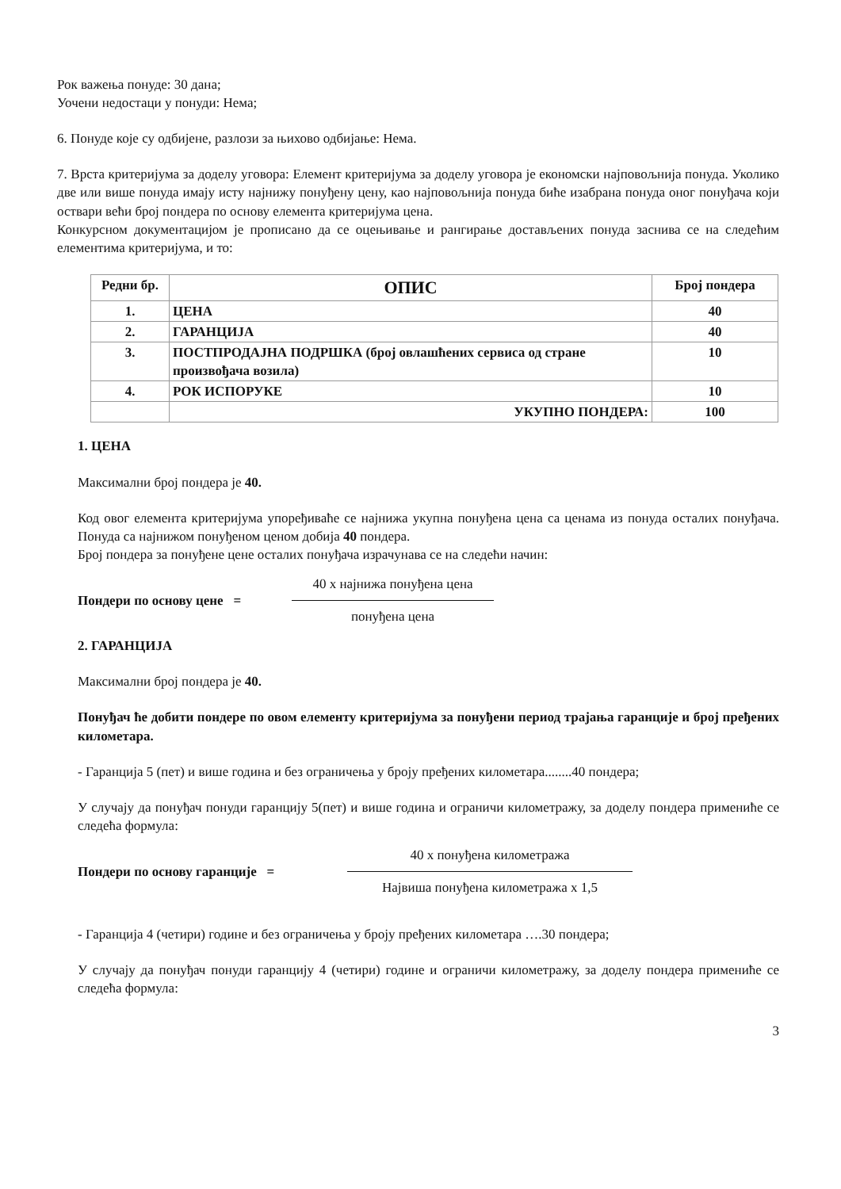Рок важења понуде: 30 дана;
Уочени недостаци у понуди: Нема;
6. Понуде које су одбијене, разлози за њихово одбијање: Нема.
7. Врста критеријума за доделу уговора: Елемент критеријума за доделу уговора је економски најповољнија понуда. Уколико две или више понуда имају исту најнижу понуђену цену, као најповољнија понуда биће изабрана понуда оног понуђача који оствари већи број пондера по основу елемента критеријума цена.
Конкурсном документацијом је прописано да се оцењивање и рангирање достављених понуда заснива се на следећим елементима критеријума, и то:
| Редни бр. | ОПИС | Број пондера |
| --- | --- | --- |
| 1. | ЦЕНА | 40 |
| 2. | ГАРАНЦИЈА | 40 |
| 3. | ПОСТПРОДАЈНА ПОДРШКА (број овлашћених сервиса од стране произвођача возила) | 10 |
| 4. | РОК ИСПОРУКЕ | 10 |
| | УКУПНО ПОНДЕРА: | 100 |
1. ЦЕНА
Максимални број пондера је 40.
Код овог елемента критеријума упоређиваће се најнижа укупна понуђена цена са ценама из понуда осталих понуђача. Понуда са најнижом понуђеном ценом добија 40 пондера.
Број пондера за понуђене цене осталих понуђача израчунава се на следећи начин:
Пондери по основу цене = 40 x најнижа понуђена цена
понуђена цена
2. ГАРАНЦИЈА
Максимални број пондера је 40.
Понуђач ће добити пондере по овом елементу критеријума за понуђени период трајања гаранције и број пређених километара.
- Гаранција 5 (пет) и више година и без ограничења у броју пређених километара........40 пондера;
У случају да понуђач понуди гаранцију 5(пет) и више година и ограничи километражу, за доделу пондера примениће се следећа формула:
Пондери по основу гаранције = 40 x понуђена километража
Највиша понуђена километража x 1,5
- Гаранција 4 (четири) године и без ограничења у броју пређених километара ….30 пондера;
У случају да понуђач понуди гаранцију 4 (четири) године и ограничи километражу, за доделу пондера примениће се следећа формула:
3